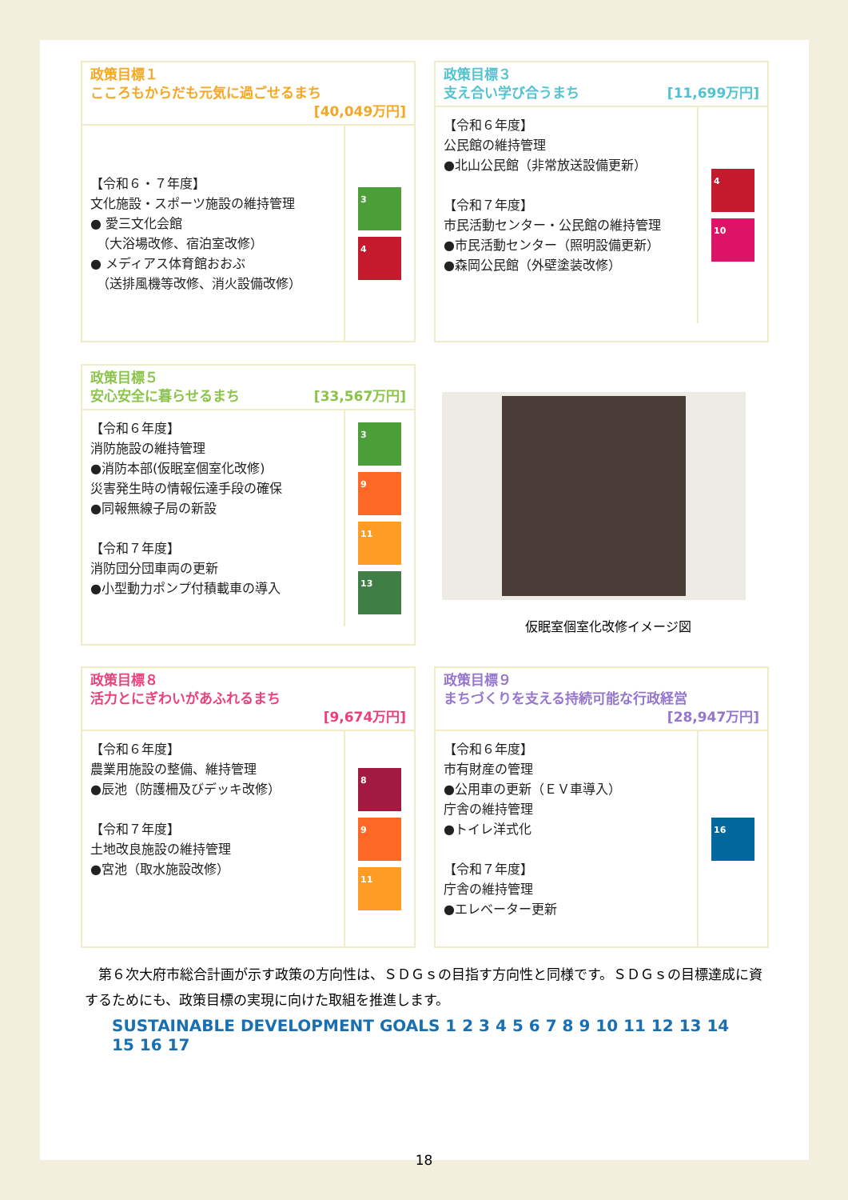政策目標１
こころもからだも元気に過ごせるまち
[40,049万円]
【令和６・７年度】
文化施設・スポーツ施設の維持管理
● 愛三文化会館
　（大浴場改修、宿泊室改修）
● メディアス体育館おおぶ
　（送排風機等改修、消火設備改修）
3
4
政策目標３
支え合い学び合うまち [11,699万円]
【令和６年度】
公民館の維持管理
●北山公民館（非常放送設備更新）
【令和７年度】
市民活動センター・公民館の維持管理
●市民活動センター（照明設備更新）
●森岡公民館（外壁塗装改修）
4
10
政策目標５
安心安全に暮らせるまち [33,567万円]
【令和６年度】
消防施設の維持管理
●消防本部(仮眠室個室化改修)
災害発生時の情報伝達手段の確保
●同報無線子局の新設
【令和７年度】
消防団分団車両の更新
●小型動力ポンプ付積載車の導入
3
9
11
13
仮眠室個室化改修イメージ図
政策目標８
活力とにぎわいがあふれるまち
[9,674万円]
【令和６年度】
農業用施設の整備、維持管理
●辰池（防護柵及びデッキ改修）
【令和７年度】
土地改良施設の維持管理
●宮池（取水施設改修）
8
9
11
政策目標９
まちづくりを支える持続可能な行政経営
[28,947万円]
【令和６年度】
市有財産の管理
●公用車の更新（ＥＶ車導入）
庁舎の維持管理
●トイレ洋式化
【令和７年度】
庁舎の維持管理
●エレベーター更新
16
　第６次大府市総合計画が示す政策の方向性は、ＳＤＧｓの目指す方向性と同様です。ＳＤＧｓの目標達成に資するためにも、政策目標の実現に向けた取組を推進します。
SUSTAINABLE DEVELOPMENT GOALS 1 2 3 4 5 6 7 8 9 10 11 12 13 14 15 16 17
18